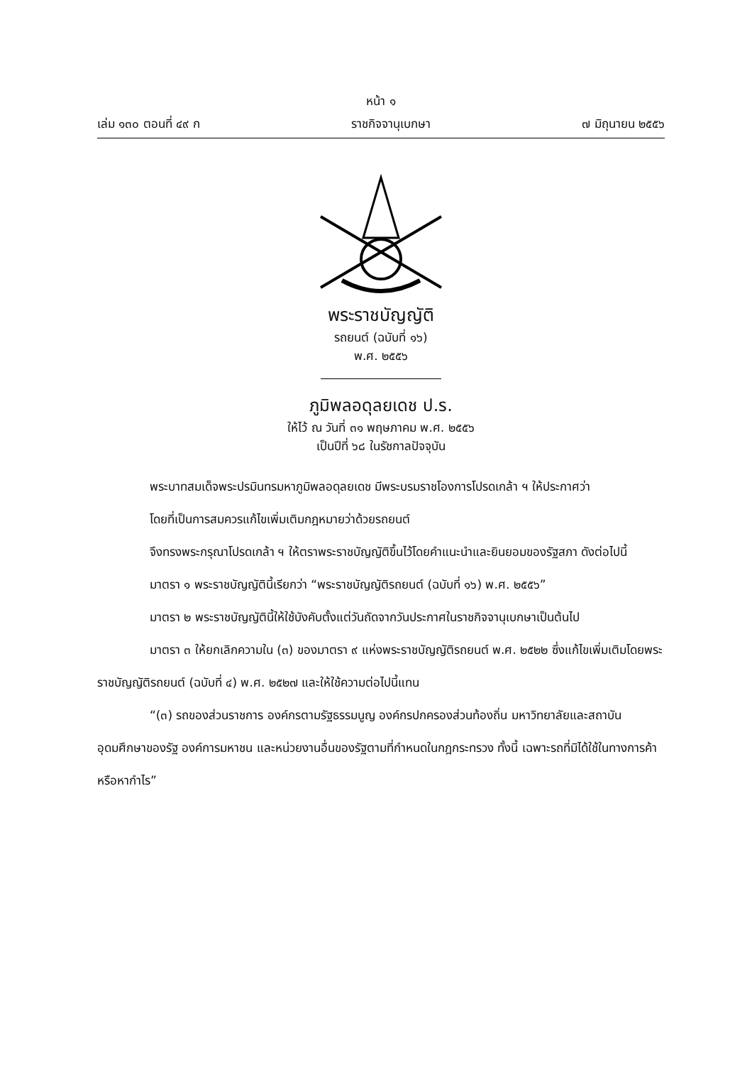หน้า ๑
เล่ม ๑๓๐ ตอนที่ ๔๙ ก ราชกิจจานุเบกษา ๗ มิถุนายน ๒๕๕๖
พระราชบัญญัติ
รถยนต์ (ฉบับที่ ๑๖)
พ.ศ. ๒๕๕๖
ภูมิพลอดุลยเดช ป.ร.
ให้ไว้ ณ วันที่ ๓๑ พฤษภาคม พ.ศ. ๒๕๕๖
เป็นปีที่ ๖๘ ในรัชกาลปัจจุบัน
พระบาทสมเด็จพระปรมินทรมหาภูมิพลอดุลยเดช มีพระบรมราชโองการโปรดเกล้า ฯ ให้ประกาศว่า
โดยที่เป็นการสมควรแก้ไขเพิ่มเติมกฎหมายว่าด้วยรถยนต์
จึงทรงพระกรุณาโปรดเกล้า ฯ ให้ตราพระราชบัญญัติขึ้นไว้โดยคำแนะนำและยินยอมของรัฐสภา ดังต่อไปนี้
มาตรา ๑ พระราชบัญญัตินี้เรียกว่า “พระราชบัญญัติรถยนต์ (ฉบับที่ ๑๖) พ.ศ. ๒๕๕๖”
มาตรา ๒ พระราชบัญญัตินี้ให้ใช้บังคับตั้งแต่วันถัดจากวันประกาศในราชกิจจานุเบกษาเป็นต้นไป
มาตรา ๓ ให้ยกเลิกความใน (๓) ของมาตรา ๙ แห่งพระราชบัญญัติรถยนต์ พ.ศ. ๒๕๒๒ ซึ่งแก้ไขเพิ่มเติมโดยพระราชบัญญัติรถยนต์ (ฉบับที่ ๔) พ.ศ. ๒๕๒๗ และให้ใช้ความต่อไปนี้แทน
“(๓) รถของส่วนราชการ องค์กรตามรัฐธรรมนูญ องค์กรปกครองส่วนท้องถิ่น มหาวิทยาลัยและสถาบันอุดมศึกษาของรัฐ องค์การมหาชน และหน่วยงานอื่นของรัฐตามที่กำหนดในกฎกระทรวง ทั้งนี้ เฉพาะรถที่มิได้ใช้ในทางการค้าหรือหากำไร”